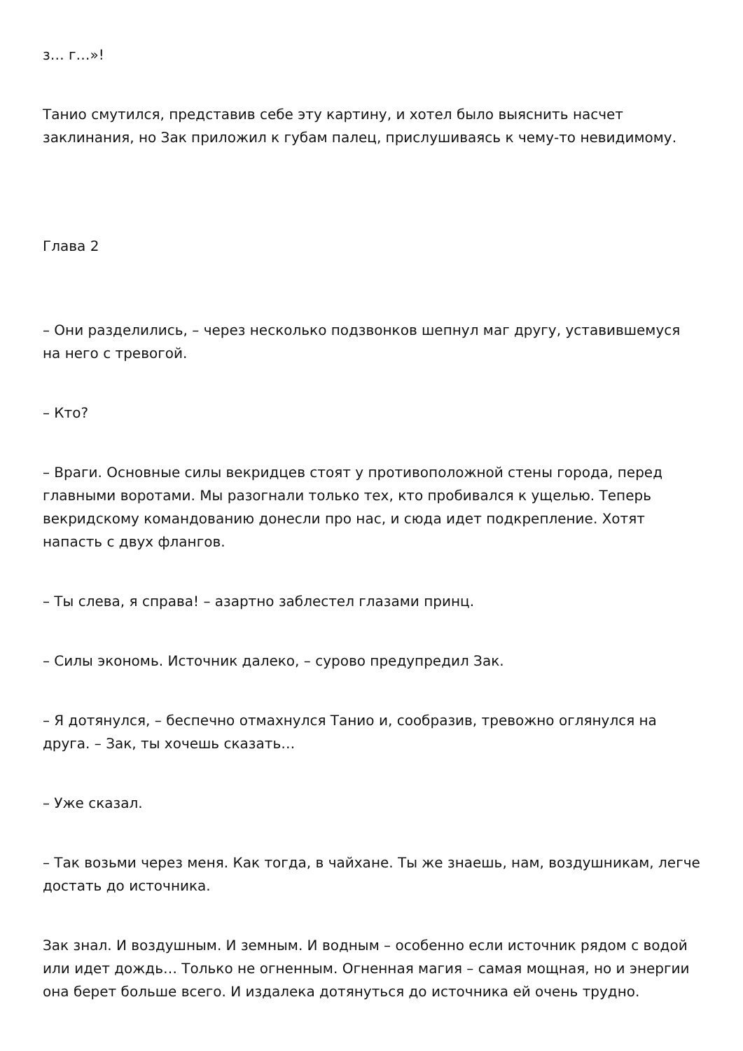з… г…»!
Танио смутился, представив себе эту картину, и хотел было выяснить насчет заклинания, но Зак приложил к губам палец, прислушиваясь к чему-то невидимому.
Глава 2
– Они разделились, – через несколько подзвонков шепнул маг другу, уставившемуся на него с тревогой.
– Кто?
– Враги. Основные силы векридцев стоят у противоположной стены города, перед главными воротами. Мы разогнали только тех, кто пробивался к ущелью. Теперь векридскому командованию донесли про нас, и сюда идет подкрепление. Хотят напасть с двух флангов.
– Ты слева, я справа! – азартно заблестел глазами принц.
– Силы экономь. Источник далеко, – сурово предупредил Зак.
– Я дотянулся, – беспечно отмахнулся Танио и, сообразив, тревожно оглянулся на друга. – Зак, ты хочешь сказать…
– Уже сказал.
– Так возьми через меня. Как тогда, в чайхане. Ты же знаешь, нам, воздушникам, легче достать до источника.
Зак знал. И воздушным. И земным. И водным – особенно если источник рядом с водой или идет дождь… Только не огненным. Огненная магия – самая мощная, но и энергии она берет больше всего. И издалека дотянуться до источника ей очень трудно.